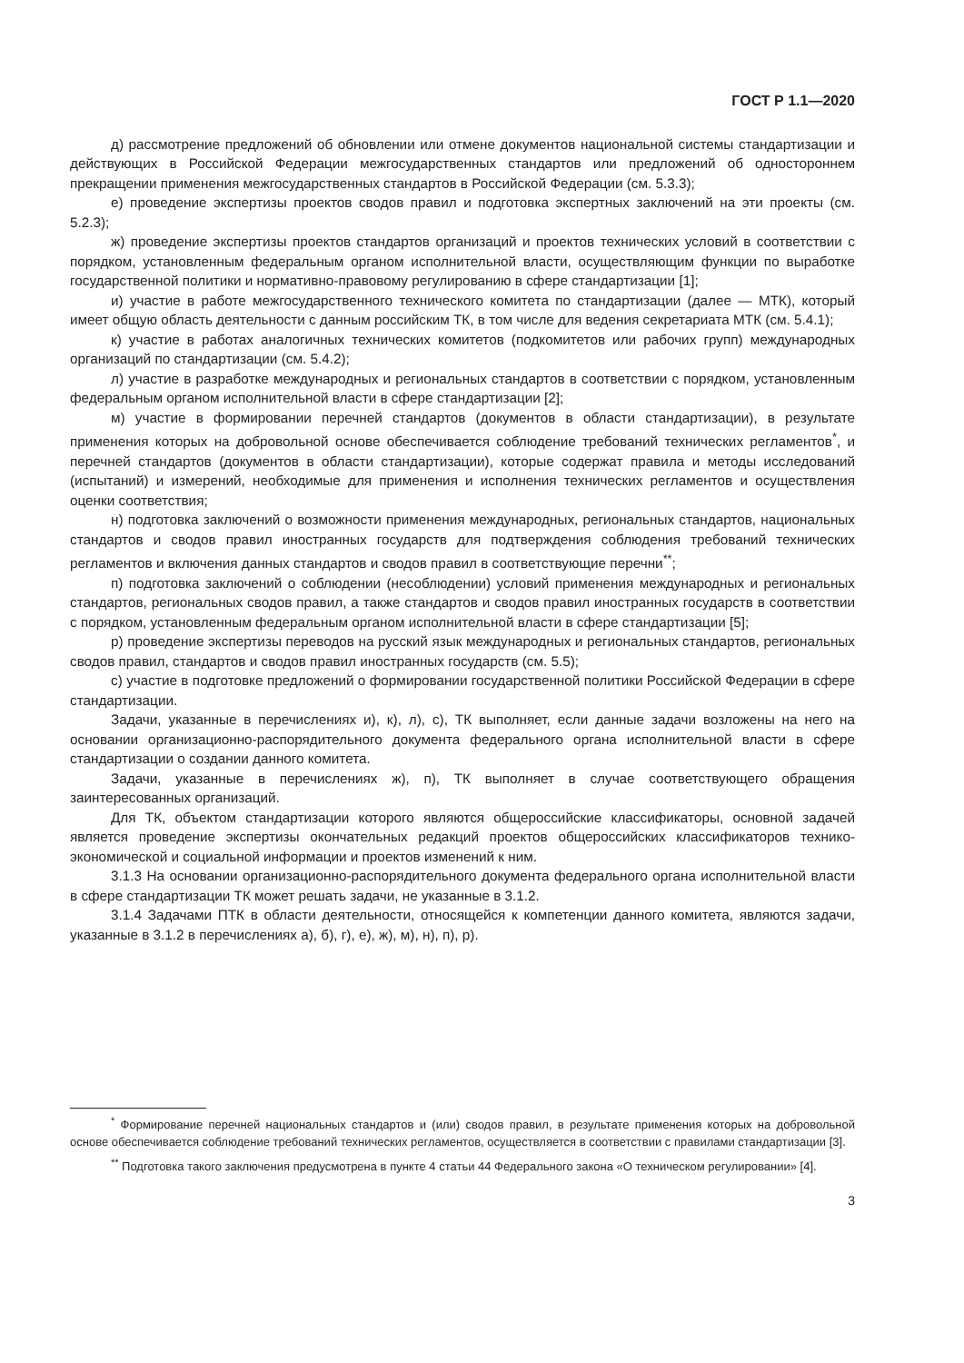ГОСТ Р 1.1—2020
д) рассмотрение предложений об обновлении или отмене документов национальной системы стандартизации и действующих в Российской Федерации межгосударственных стандартов или предложений об одностороннем прекращении применения межгосударственных стандартов в Российской Федерации (см. 5.3.3);
е) проведение экспертизы проектов сводов правил и подготовка экспертных заключений на эти проекты (см. 5.2.3);
ж) проведение экспертизы проектов стандартов организаций и проектов технических условий в соответствии с порядком, установленным федеральным органом исполнительной власти, осуществляющим функции по выработке государственной политики и нормативно-правовому регулированию в сфере стандартизации [1];
и) участие в работе межгосударственного технического комитета по стандартизации (далее — МТК), который имеет общую область деятельности с данным российским ТК, в том числе для ведения секретариата МТК (см. 5.4.1);
к) участие в работах аналогичных технических комитетов (подкомитетов или рабочих групп) международных организаций по стандартизации (см. 5.4.2);
л) участие в разработке международных и региональных стандартов в соответствии с порядком, установленным федеральным органом исполнительной власти в сфере стандартизации [2];
м) участие в формировании перечней стандартов (документов в области стандартизации), в результате применения которых на добровольной основе обеспечивается соблюдение требований технических регламентов<sup>*</sup>, и перечней стандартов (документов в области стандартизации), которые содержат правила и методы исследований (испытаний) и измерений, необходимые для применения и исполнения технических регламентов и осуществления оценки соответствия;
н) подготовка заключений о возможности применения международных, региональных стандартов, национальных стандартов и сводов правил иностранных государств для подтверждения соблюдения требований технических регламентов и включения данных стандартов и сводов правил в соответствующие перечни<sup>**</sup>;
п) подготовка заключений о соблюдении (несоблюдении) условий применения международных и региональных стандартов, региональных сводов правил, а также стандартов и сводов правил иностранных государств в соответствии с порядком, установленным федеральным органом исполнительной власти в сфере стандартизации [5];
р) проведение экспертизы переводов на русский язык международных и региональных стандартов, региональных сводов правил, стандартов и сводов правил иностранных государств (см. 5.5);
с) участие в подготовке предложений о формировании государственной политики Российской Федерации в сфере стандартизации.
Задачи, указанные в перечислениях и), к), л), с), ТК выполняет, если данные задачи возложены на него на основании организационно-распорядительного документа федерального органа исполнительной власти в сфере стандартизации о создании данного комитета.
Задачи, указанные в перечислениях ж), п), ТК выполняет в случае соответствующего обращения заинтересованных организаций.
Для ТК, объектом стандартизации которого являются общероссийские классификаторы, основной задачей является проведение экспертизы окончательных редакций проектов общероссийских классификаторов технико-экономической и социальной информации и проектов изменений к ним.
3.1.3 На основании организационно-распорядительного документа федерального органа исполнительной власти в сфере стандартизации ТК может решать задачи, не указанные в 3.1.2.
3.1.4 Задачами ПТК в области деятельности, относящейся к компетенции данного комитета, являются задачи, указанные в 3.1.2 в перечислениях а), б), г), е), ж), м), н), п), р).
<sup>*</sup> Формирование перечней национальных стандартов и (или) сводов правил, в результате применения которых на добровольной основе обеспечивается соблюдение требований технических регламентов, осуществляется в соответствии с правилами стандартизации [3].
<sup>**</sup> Подготовка такого заключения предусмотрена в пункте 4 статьи 44 Федерального закона «О техническом регулировании» [4].
3